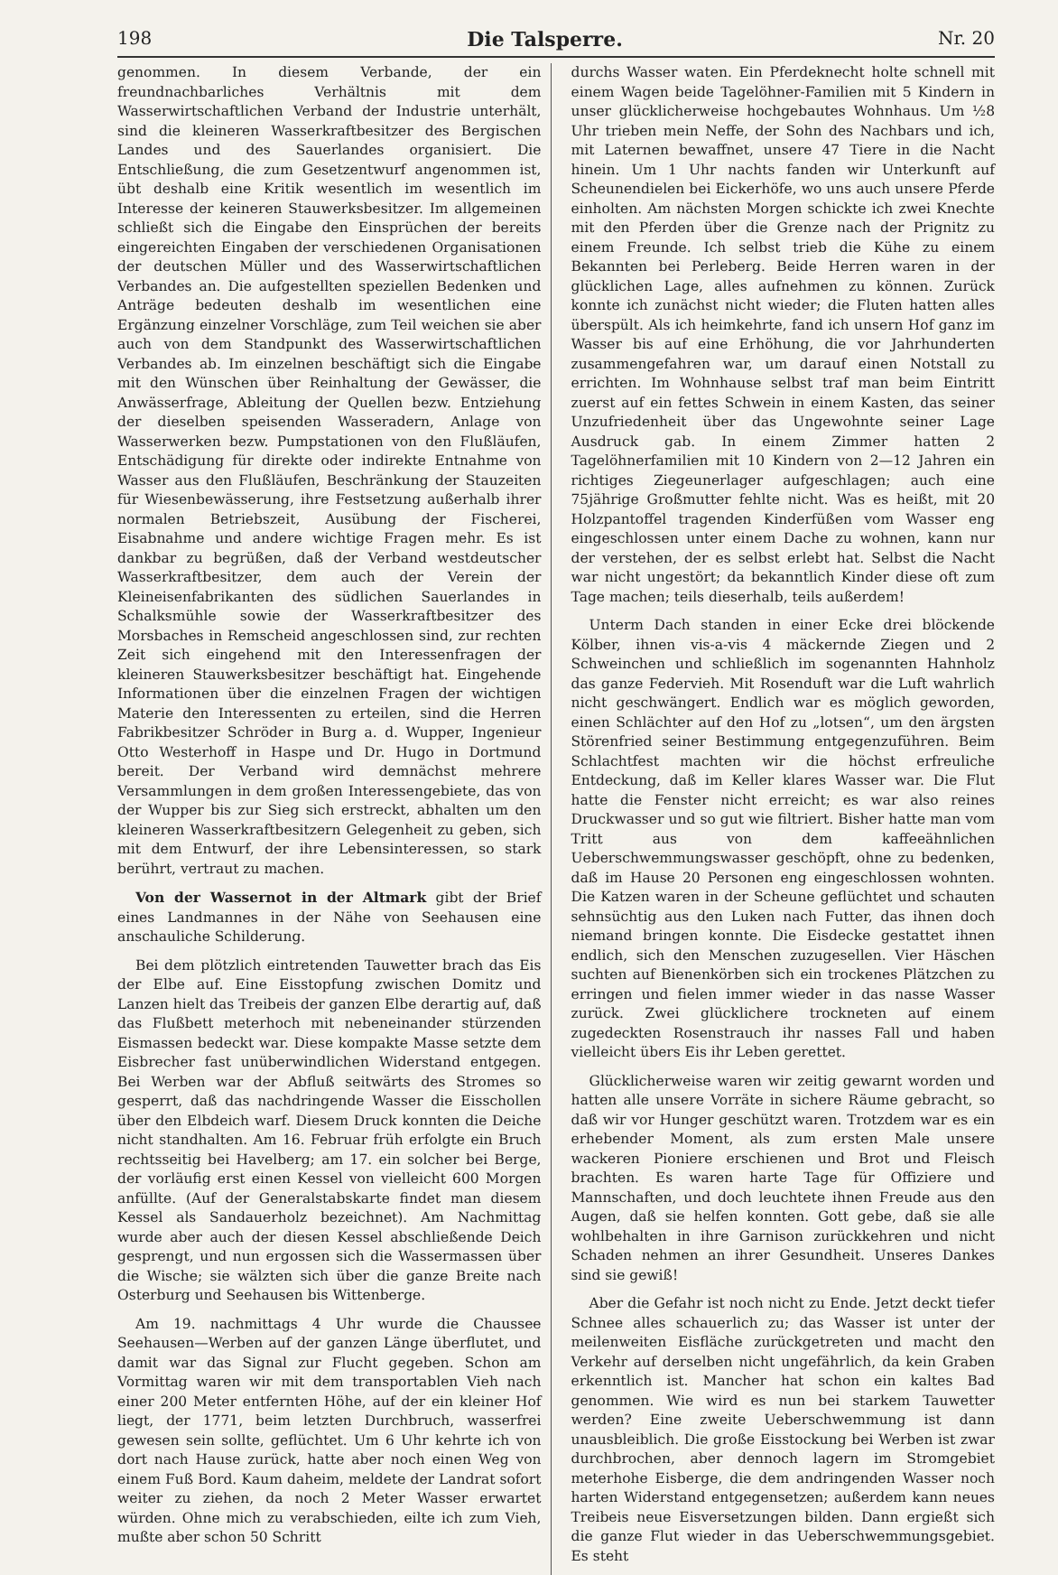198 Die Talsperre. Nr. 20
genommen. In diesem Verbande, der ein freundnachbarliches Verhältnis mit dem Wasserwirtschaftlichen Verband der Industrie unterhält, sind die kleineren Wasserkraftbesitzer des Bergischen Landes und des Sauerlandes organisiert. Die Entschließung, die zum Gesetzentwurf angenommen ist, übt deshalb eine Kritik wesentlich im wesentlich im Interesse der keineren Stauwerksbesitzer. Im allgemeinen schließt sich die Eingabe den Einsprüchen der bereits eingereichten Eingaben der verschiedenen Organisationen der deutschen Müller und des Wasserwirtschaftlichen Verbandes an. Die aufgestellten speziellen Bedenken und Anträge bedeuten deshalb im wesentlichen eine Ergänzung einzelner Vorschläge, zum Teil weichen sie aber auch von dem Standpunkt des Wasserwirtschaftlichen Verbandes ab. Im einzelnen beschäftigt sich die Eingabe mit den Wünschen über Reinhaltung der Gewässer, die Anwässerfrage, Ableitung der Quellen bezw. Entziehung der dieselben speisenden Wasseradern, Anlage von Wasserwerken bezw. Pumpstationen von den Flußläufen, Entschädigung für direkte oder indirekte Entnahme von Wasser aus den Flußläufen, Beschränkung der Stauzeiten für Wiesenbewässerung, ihre Festsetzung außerhalb ihrer normalen Betriebszeit, Ausübung der Fischerei, Eisabnahme und andere wichtige Fragen mehr. Es ist dankbar zu begrüßen, daß der Verband westdeutscher Wasserkraftbesitzer, dem auch der Verein der Kleineisenfabrikanten des südlichen Sauerlandes in Schalksmühle sowie der Wasserkraftbesitzer des Morsbaches in Remscheid angeschlossen sind, zur rechten Zeit sich eingehend mit den Interessenfragen der kleineren Stauwerksbesitzer beschäftigt hat. Eingehende Informationen über die einzelnen Fragen der wichtigen Materie den Interessenten zu erteilen, sind die Herren Fabrikbesitzer Schröder in Burg a. d. Wupper, Ingenieur Otto Westerhoff in Haspe und Dr. Hugo in Dortmund bereit. Der Verband wird demnächst mehrere Versammlungen in dem großen Interessengebiete, das von der Wupper bis zur Sieg sich erstreckt, abhalten um den kleineren Wasserkraftbesitzern Gelegenheit zu geben, sich mit dem Entwurf, der ihre Lebensinteressen, so stark berührt, vertraut zu machen.
Von der Wassernot in der Altmark gibt der Brief eines Landmannes in der Nähe von Seehausen eine anschauliche Schilderung.
Bei dem plötzlich eintretenden Tauwetter brach das Eis der Elbe auf. Eine Eisstopfung zwischen Domitz und Lanzen hielt das Treibeis der ganzen Elbe derartig auf, daß das Flußbett meterhoch mit nebeneinander stürzenden Eismassen bedeckt war. Diese kompakte Masse setzte dem Eisbrecher fast unüberwindlichen Widerstand entgegen. Bei Werben war der Abfluß seitwärts des Stromes so gesperrt, daß das nachdringende Wasser die Eisschollen über den Elbdeich warf. Diesem Druck konnten die Deiche nicht standhalten. Am 16. Februar früh erfolgte ein Bruch rechtsseitig bei Havelberg; am 17. ein solcher bei Berge, der vorläufig erst einen Kessel von vielleicht 600 Morgen anfüllte. (Auf der Generalstabskarte findet man diesem Kessel als Sandauerholz bezeichnet). Am Nachmittag wurde aber auch der diesen Kessel abschließende Deich gesprengt, und nun ergossen sich die Wassermassen über die Wische; sie wälzten sich über die ganze Breite nach Osterburg und Seehausen bis Wittenberge.
Am 19. nachmittags 4 Uhr wurde die Chaussee Seehausen—Werben auf der ganzen Länge überflutet, und damit war das Signal zur Flucht gegeben. Schon am Vormittag waren wir mit dem transportablen Vieh nach einer 200 Meter entfernten Höhe, auf der ein kleiner Hof liegt, der 1771, beim letzten Durchbruch, wasserfrei gewesen sein sollte, geflüchtet. Um 6 Uhr kehrte ich von dort nach Hause zurück, hatte aber noch einen Weg von einem Fuß Bord. Kaum daheim, meldete der Landrat sofort weiter zu ziehen, da noch 2 Meter Wasser erwartet würden. Ohne mich zu verabschieden, eilte ich zum Vieh, mußte aber schon 50 Schritt
durchs Wasser waten. Ein Pferdeknecht holte schnell mit einem Wagen beide Tagelöhner-Familien mit 5 Kindern in unser glücklicherweise hochgebautes Wohnhaus. Um ½8 Uhr trieben mein Neffe, der Sohn des Nachbars und ich, mit Laternen bewaffnet, unsere 47 Tiere in die Nacht hinein. Um 1 Uhr nachts fanden wir Unterkunft auf Scheunendielen bei Eickerhöfe, wo uns auch unsere Pferde einholten. Am nächsten Morgen schickte ich zwei Knechte mit den Pferden über die Grenze nach der Prignitz zu einem Freunde. Ich selbst trieb die Kühe zu einem Bekannten bei Perleberg. Beide Herren waren in der glücklichen Lage, alles aufnehmen zu können. Zurück konnte ich zunächst nicht wieder; die Fluten hatten alles überspült. Als ich heimkehrte, fand ich unsern Hof ganz im Wasser bis auf eine Erhöhung, die vor Jahrhunderten zusammengefahren war, um darauf einen Notstall zu errichten. Im Wohnhause selbst traf man beim Eintritt zuerst auf ein fettes Schwein in einem Kasten, das seiner Unzufriedenheit über das Ungewohnte seiner Lage Ausdruck gab. In einem Zimmer hatten 2 Tagelöhnerfamilien mit 10 Kindern von 2—12 Jahren ein richtiges Ziegeunerlager aufgeschlagen; auch eine 75jährige Großmutter fehlte nicht. Was es heißt, mit 20 Holzpantoffel tragenden Kinderfüßen vom Wasser eng eingeschlossen unter einem Dache zu wohnen, kann nur der verstehen, der es selbst erlebt hat. Selbst die Nacht war nicht ungestört; da bekanntlich Kinder diese oft zum Tage machen; teils dieserhalb, teils außerdem!
Unterm Dach standen in einer Ecke drei blöckende Kölber, ihnen vis-a-vis 4 mäckernde Ziegen und 2 Schweinchen und schließlich im sogenannten Hahnholz das ganze Federvieh. Mit Rosenduft war die Luft wahrlich nicht geschwängert. Endlich war es möglich geworden, einen Schlächter auf den Hof zu „lotsen“, um den ärgsten Störenfried seiner Bestimmung entgegenzuführen. Beim Schlachtfest machten wir die höchst erfreuliche Entdeckung, daß im Keller klares Wasser war. Die Flut hatte die Fenster nicht erreicht; es war also reines Druckwasser und so gut wie filtriert. Bisher hatte man vom Tritt aus von dem kaffeeähnlichen Ueberschwemmungswasser geschöpft, ohne zu bedenken, daß im Hause 20 Personen eng eingeschlossen wohnten. Die Katzen waren in der Scheune geflüchtet und schauten sehnsüchtig aus den Luken nach Futter, das ihnen doch niemand bringen konnte. Die Eisdecke gestattet ihnen endlich, sich den Menschen zuzugesellen. Vier Häschen suchten auf Bienenkörben sich ein trockenes Plätzchen zu erringen und fielen immer wieder in das nasse Wasser zurück. Zwei glücklichere trockneten auf einem zugedeckten Rosenstrauch ihr nasses Fall und haben vielleicht übers Eis ihr Leben gerettet.
Glücklicherweise waren wir zeitig gewarnt worden und hatten alle unsere Vorräte in sichere Räume gebracht, so daß wir vor Hunger geschützt waren. Trotzdem war es ein erhebender Moment, als zum ersten Male unsere wackeren Pioniere erschienen und Brot und Fleisch brachten. Es waren harte Tage für Offiziere und Mannschaften, und doch leuchtete ihnen Freude aus den Augen, daß sie helfen konnten. Gott gebe, daß sie alle wohlbehalten in ihre Garnison zurückkehren und nicht Schaden nehmen an ihrer Gesundheit. Unseres Dankes sind sie gewiß!
Aber die Gefahr ist noch nicht zu Ende. Jetzt deckt tiefer Schnee alles schauerlich zu; das Wasser ist unter der meilenweiten Eisfläche zurückgetreten und macht den Verkehr auf derselben nicht ungefährlich, da kein Graben erkenntlich ist. Mancher hat schon ein kaltes Bad genommen. Wie wird es nun bei starkem Tauwetter werden? Eine zweite Ueberschwemmung ist dann unausbleiblich. Die große Eisstockung bei Werben ist zwar durchbrochen, aber dennoch lagern im Stromgebiet meterhohe Eisberge, die dem andringenden Wasser noch harten Widerstand entgegensetzen; außerdem kann neues Treibeis neue Eisversetzungen bilden. Dann ergießt sich die ganze Flut wieder in das Ueberschwemmungsgebiet. Es steht